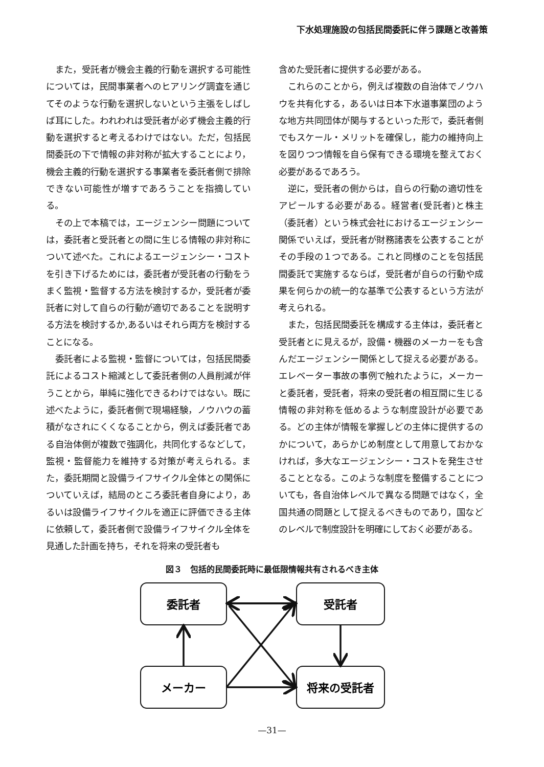下水処理施設の包括民間委託に伴う課題と改善策
また，受託者が機会主義的行動を選択する可能性については，民間事業者へのヒアリング調査を通じてそのような行動を選択しないという主張をしばしば耳にした。われわれは受託者が必ず機会主義的行動を選択すると考えるわけではない。ただ，包括民間委託の下で情報の非対称が拡大することにより，機会主義的行動を選択する事業者を委託者側で排除できない可能性が増すであろうことを指摘している。
その上で本稿では，エージェンシー問題については，委託者と受託者との間に生じる情報の非対称について述べた。これによるエージェンシー・コストを引き下げるためには，委託者が受託者の行動をうまく監視・監督する方法を検討するか，受託者が委託者に対して自らの行動が適切であることを説明する方法を検討するか,あるいはそれら両方を検討することになる。
委託者による監視・監督については，包括民間委託によるコスト縮減として委託者側の人員削減が伴うことから，単純に強化できるわけではない。既に述べたように，委託者側で現場経験，ノウハウの蓄積がなされにくくなることから，例えば委託者である自治体側が複数で強調化，共同化するなどして，監視・監督能力を維持する対策が考えられる。また，委託期間と設備ライフサイクル全体との関係についていえば，結局のところ委託者自身により，あるいは設備ライフサイクルを適正に評価できる主体に依頼して，委託者側で設備ライフサイクル全体を見通した計画を持ち，それを将来の受託者も
含めた受託者に提供する必要がある。
これらのことから，例えば複数の自治体でノウハウを共有化する，あるいは日本下水道事業団のような地方共同団体が関与するといった形で，委託者側でもスケール・メリットを確保し，能力の維持向上を図りつつ情報を自ら保有できる環境を整えておく必要があるであろう。
逆に，受託者の側からは，自らの行動の適切性をアピールする必要がある。経営者(受託者)と株主（委託者）という株式会社におけるエージェンシー関係でいえば，受託者が財務諸表を公表することがその手段の１つである。これと同様のことを包括民間委託で実施するならば，受託者が自らの行動や成果を何らかの統一的な基準で公表するという方法が考えられる。
また，包括民間委託を構成する主体は，委託者と受託者とに見えるが，設備・機器のメーカーをも含んだエージェンシー関係として捉える必要がある。エレベーター事故の事例で触れたように，メーカーと委託者，受託者，将来の受託者の相互間に生じる情報の非対称を低めるような制度設計が必要である。どの主体が情報を掌握しどの主体に提供するのかについて，あらかじめ制度として用意しておかなければ，多大なエージェンシー・コストを発生させることとなる。このような制度を整備することについても，各自治体レベルで異なる問題ではなく，全国共通の問題として捉えるべきものであり，国などのレベルで制度設計を明確にしておく必要がある。
図３　包括的民間委託時に最低限情報共有されるべき主体
委託者
受託者
メーカー
将来の受託者
—31—